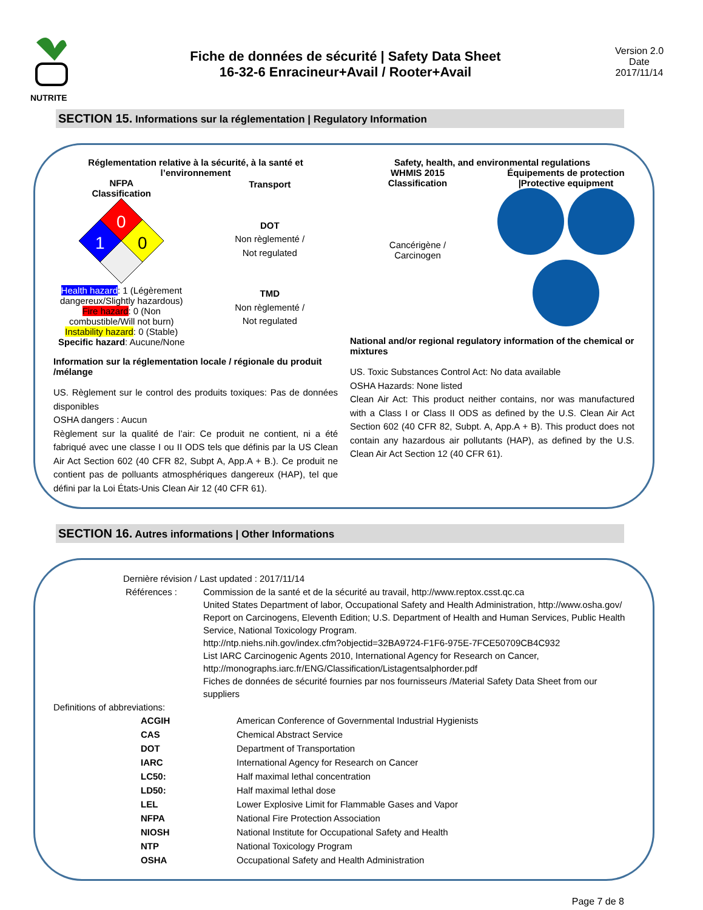NUTRITE
Fiche de données de sécurité | Safety Data Sheet
16-32-6 Enracineur+Avail / Rooter+Avail
Version 2.0
Date
2017/11/14
SECTION 15. Informations sur la réglementation | Regulatory Information
Réglementation relative à la sécurité, à la santé et l’environnement
NFPA
Classification
0
1
0
Health hazard: 1 (Légèrement dangereux/Slightly hazardous)
Fire hazard: 0 (Non combustible/Will not burn)
Instability hazard: 0 (Stable)
Specific hazard: Aucune/None
Transport
DOT
Non règlementé /
Not regulated
TMD
Non règlementé /
Not regulated
Information sur la réglementation locale / régionale du produit /mélange
US. Règlement sur le control des produits toxiques: Pas de données disponibles
OSHA dangers : Aucun
Règlement sur la qualité de l’air: Ce produit ne contient, ni a été fabriqué avec une classe I ou II ODS tels que définis par la US Clean Air Act Section 602 (40 CFR 82, Subpt A, App.A + B.). Ce produit ne contient pas de polluants atmosphériques dangereux (HAP), tel que défini par la Loi États-Unis Clean Air 12 (40 CFR 61).
Safety, health, and environmental regulations
WHMIS 2015
Classification
Cancérigène /
Carcinogen
Équipements de protection
|Protective equipment
National and/or regional regulatory information of the chemical or mixtures
US. Toxic Substances Control Act: No data available
OSHA Hazards: None listed
Clean Air Act: This product neither contains, nor was manufactured with a Class I or Class II ODS as defined by the U.S. Clean Air Act Section 602 (40 CFR 82, Subpt. A, App.A + B). This product does not contain any hazardous air pollutants (HAP), as defined by the U.S. Clean Air Act Section 12 (40 CFR 61).
SECTION 16. Autres informations | Other Informations
Dernière révision / Last updated : 2017/11/14
| Références : | Commission de la santé et de la sécurité au travail, http://www.reptox.csst.qc.ca United States Department of labor, Occupational Safety and Health Administration, http://www.osha.gov/ Report on Carcinogens, Eleventh Edition; U.S. Department of Health and Human Services, Public Health Service, National Toxicology Program. http://ntp.niehs.nih.gov/index.cfm?objectid=32BA9724-F1F6-975E-7FCE50709CB4C932 List IARC Carcinogenic Agents 2010, International Agency for Research on Cancer, http://monographs.iarc.fr/ENG/Classification/Listagentsalphorder.pdf Fiches de données de sécurité fournies par nos fournisseurs /Material Safety Data Sheet from our suppliers |
Definitions of abbreviations:
| ACGIH | American Conference of Governmental Industrial Hygienists |
| CAS | Chemical Abstract Service |
| DOT | Department of Transportation |
| IARC | International Agency for Research on Cancer |
| LC50: | Half maximal lethal concentration |
| LD50: | Half maximal lethal dose |
| LEL | Lower Explosive Limit for Flammable Gases and Vapor |
| NFPA | National Fire Protection Association |
| NIOSH | National Institute for Occupational Safety and Health |
| NTP | National Toxicology Program |
| OSHA | Occupational Safety and Health Administration |
Page 7 de 8